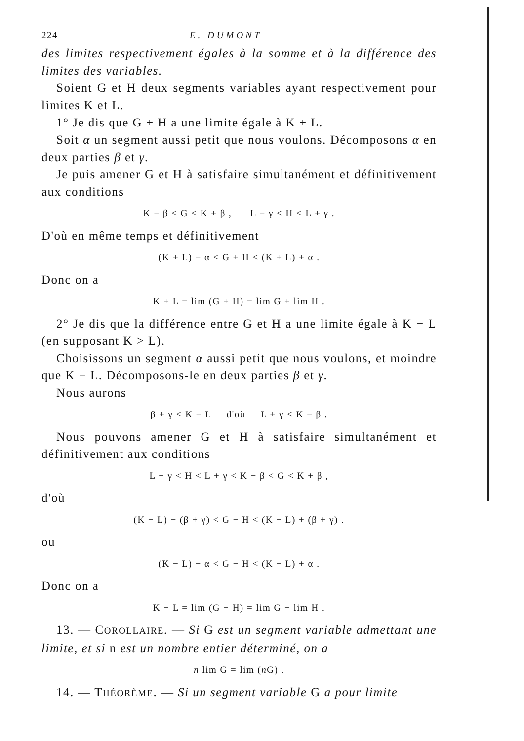224 E. DUMONT
des limites respectivement égales à la somme et à la différence des limites des variables.
Soient G et H deux segments variables ayant respectivement pour limites K et L.
1° Je dis que G + H a une limite égale à K + L.
Soit α un segment aussi petit que nous voulons. Décomposons α en deux parties β et γ.
Je puis amener G et H à satisfaire simultanément et définitivement aux conditions
K − β < G < K + β , L − γ < H < L + γ .
D'où en même temps et définitivement
(K + L) − α < G + H < (K + L) + α .
Donc on a
K + L = lim (G + H) = lim G + lim H .
2° Je dis que la différence entre G et H a une limite égale à K − L (en supposant K > L).
Choisissons un segment α aussi petit que nous voulons, et moindre que K − L. Décomposons-le en deux parties β et γ.
Nous aurons
β + γ < K − L d'où L + γ < K − β .
Nous pouvons amener G et H à satisfaire simultanément et définitivement aux conditions
L − γ < H < L + γ < K − β < G < K + β ,
d'où
(K − L) − (β + γ) < G − H < (K − L) + (β + γ) .
ou
(K − L) − α < G − H < (K − L) + α .
Donc on a
K − L = lim (G − H) = lim G − lim H .
13. — COROLLAIRE. — Si G est un segment variable admettant une limite, et si n est un nombre entier déterminé, on a
n lim G = lim (n G) .
14. — THÉORÈME. — Si un segment variable G a pour limite